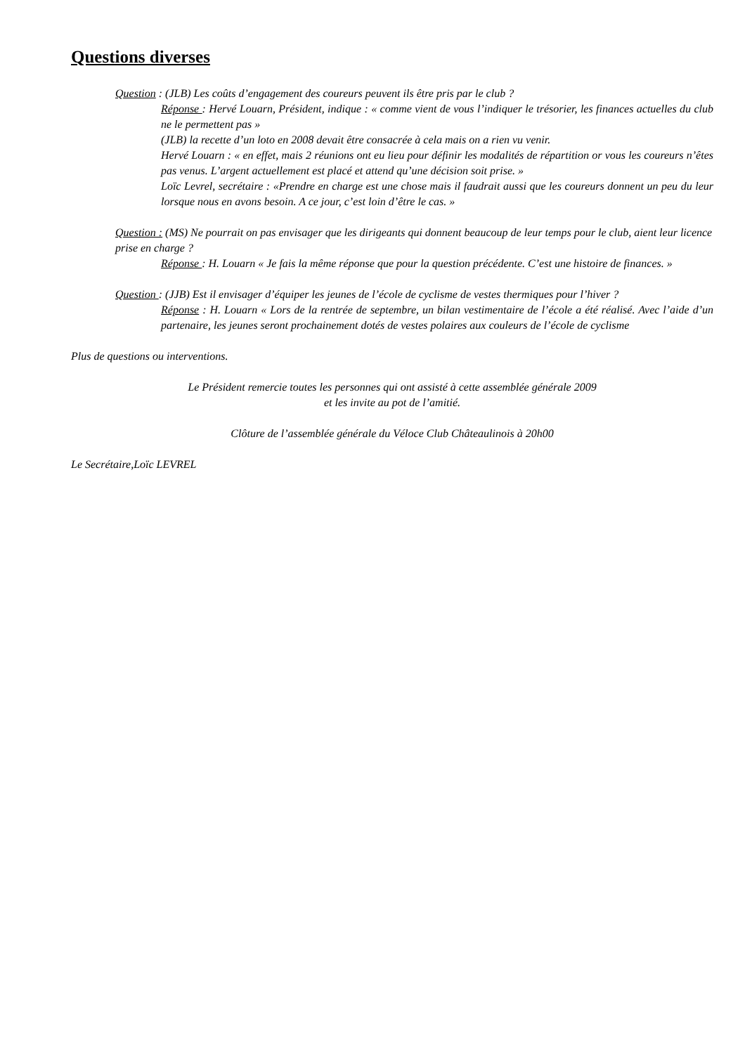Questions diverses
Question : (JLB) Les coûts d’engagement des coureurs peuvent ils être pris par le club ?
Réponse : Hervé Louarn, Président, indique : « comme vient de vous l’indiquer le trésorier, les finances actuelles du club ne le permettent pas »
(JLB) la recette d’un loto en 2008 devait être consacrée à cela mais on a rien vu venir.
Hervé Louarn : « en effet, mais 2 réunions ont eu lieu pour définir les modalités de répartition or vous les coureurs n’êtes pas venus. L’argent actuellement est placé et attend qu’une décision soit prise. »
Loïc Levrel, secrétaire : «Prendre en charge est une chose mais il faudrait aussi que les coureurs donnent un peu du leur lorsque nous en avons besoin. A ce jour, c’est loin d’être le cas. »
Question : (MS) Ne pourrait on pas envisager que les dirigeants qui donnent beaucoup de leur temps pour le club, aient leur licence prise en charge ?
Réponse : H. Louarn « Je fais la même réponse que pour la question précédente. C’est une histoire de finances. »
Question : (JJB) Est il envisager d’équiper les jeunes de l’école de cyclisme de vestes thermiques pour l’hiver ?
Réponse : H. Louarn « Lors de la rentrée de septembre, un bilan vestimentaire de l’école a été réalisé. Avec l’aide d’un partenaire, les jeunes seront prochainement dotés de vestes polaires aux couleurs de l’école de cyclisme
Plus de questions ou interventions.
Le Président remercie toutes les personnes qui ont assisté à cette assemblée générale 2009
et les invite au pot de l’amitié.
Clôture de l’assemblée générale du Véloce Club Châteaulinois à 20h00
Le Secrétaire,Loïc LEVREL